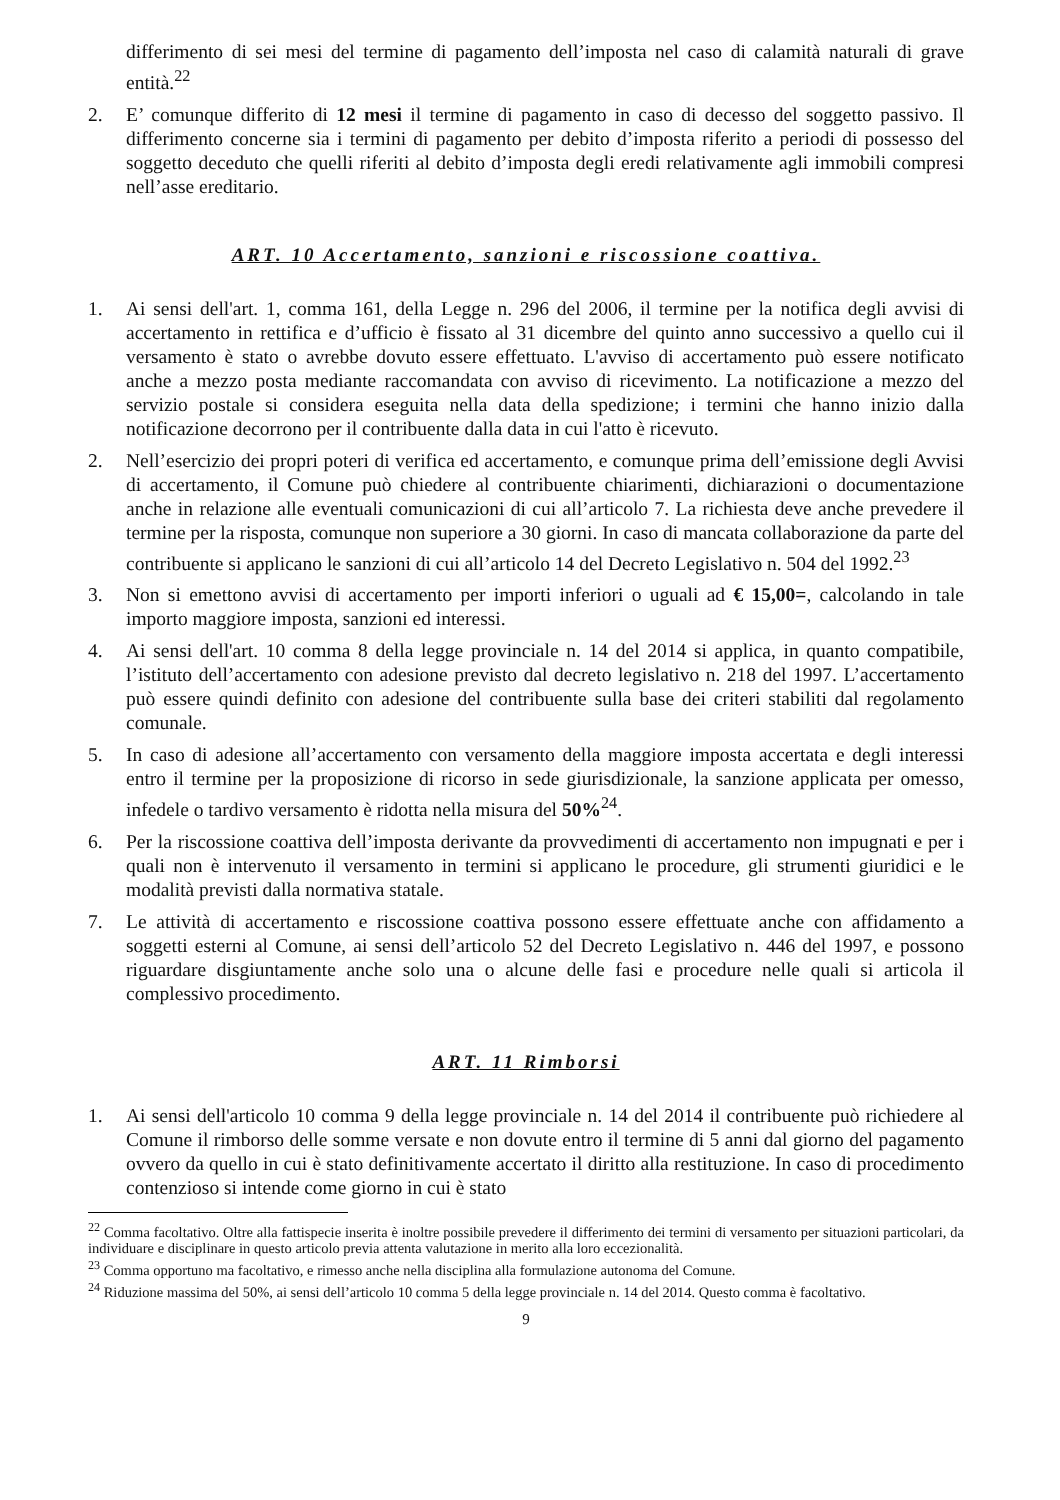differimento di sei mesi del termine di pagamento dell’imposta nel caso di calamità naturali di grave entità.<sup>22</sup>
2. E’ comunque differito di 12 mesi il termine di pagamento in caso di decesso del soggetto passivo. Il differimento concerne sia i termini di pagamento per debito d’imposta riferito a periodi di possesso del soggetto deceduto che quelli riferiti al debito d’imposta degli eredi relativamente agli immobili compresi nell’asse ereditario.
ART. 10 Accertamento, sanzioni e riscossione coattiva.
1. Ai sensi dell'art. 1, comma 161, della Legge n. 296 del 2006, il termine per la notifica degli avvisi di accertamento in rettifica e d’ufficio è fissato al 31 dicembre del quinto anno successivo a quello cui il versamento è stato o avrebbe dovuto essere effettuato. L'avviso di accertamento può essere notificato anche a mezzo posta mediante raccomandata con avviso di ricevimento. La notificazione a mezzo del servizio postale si considera eseguita nella data della spedizione; i termini che hanno inizio dalla notificazione decorrono per il contribuente dalla data in cui l'atto è ricevuto.
2. Nell’esercizio dei propri poteri di verifica ed accertamento, e comunque prima dell’emissione degli Avvisi di accertamento, il Comune può chiedere al contribuente chiarimenti, dichiarazioni o documentazione anche in relazione alle eventuali comunicazioni di cui all’articolo 7. La richiesta deve anche prevedere il termine per la risposta, comunque non superiore a 30 giorni. In caso di mancata collaborazione da parte del contribuente si applicano le sanzioni di cui all’articolo 14 del Decreto Legislativo n. 504 del 1992.<sup>23</sup>
3. Non si emettono avvisi di accertamento per importi inferiori o uguali ad € 15,00=, calcolando in tale importo maggiore imposta, sanzioni ed interessi.
4. Ai sensi dell'art. 10 comma 8 della legge provinciale n. 14 del 2014 si applica, in quanto compatibile, l’istituto dell’accertamento con adesione previsto dal decreto legislativo n. 218 del 1997. L’accertamento può essere quindi definito con adesione del contribuente sulla base dei criteri stabiliti dal regolamento comunale.
5. In caso di adesione all’accertamento con versamento della maggiore imposta accertata e degli interessi entro il termine per la proposizione di ricorso in sede giurisdizionale, la sanzione applicata per omesso, infedele o tardivo versamento è ridotta nella misura del 50%<sup>24</sup>.
6. Per la riscossione coattiva dell’imposta derivante da provvedimenti di accertamento non impugnati e per i quali non è intervenuto il versamento in termini si applicano le procedure, gli strumenti giuridici e le modalità previsti dalla normativa statale.
7. Le attività di accertamento e riscossione coattiva possono essere effettuate anche con affidamento a soggetti esterni al Comune, ai sensi dell’articolo 52 del Decreto Legislativo n. 446 del 1997, e possono riguardare disgiuntamente anche solo una o alcune delle fasi e procedure nelle quali si articola il complessivo procedimento.
ART. 11 Rimborsi
1. Ai sensi dell'articolo 10 comma 9 della legge provinciale n. 14 del 2014 il contribuente può richiedere al Comune il rimborso delle somme versate e non dovute entro il termine di 5 anni dal giorno del pagamento ovvero da quello in cui è stato definitivamente accertato il diritto alla restituzione. In caso di procedimento contenzioso si intende come giorno in cui è stato
<sup>22</sup> Comma facoltativo. Oltre alla fattispecie inserita è inoltre possibile prevedere il differimento dei termini di versamento per situazioni particolari, da individuare e disciplinare in questo articolo previa attenta valutazione in merito alla loro eccezionalità.
<sup>23</sup> Comma opportuno ma facoltativo, e rimesso anche nella disciplina alla formulazione autonoma del Comune.
<sup>24</sup> Riduzione massima del 50%, ai sensi dell’articolo 10 comma 5 della legge provinciale n. 14 del 2014. Questo comma è facoltativo.
9